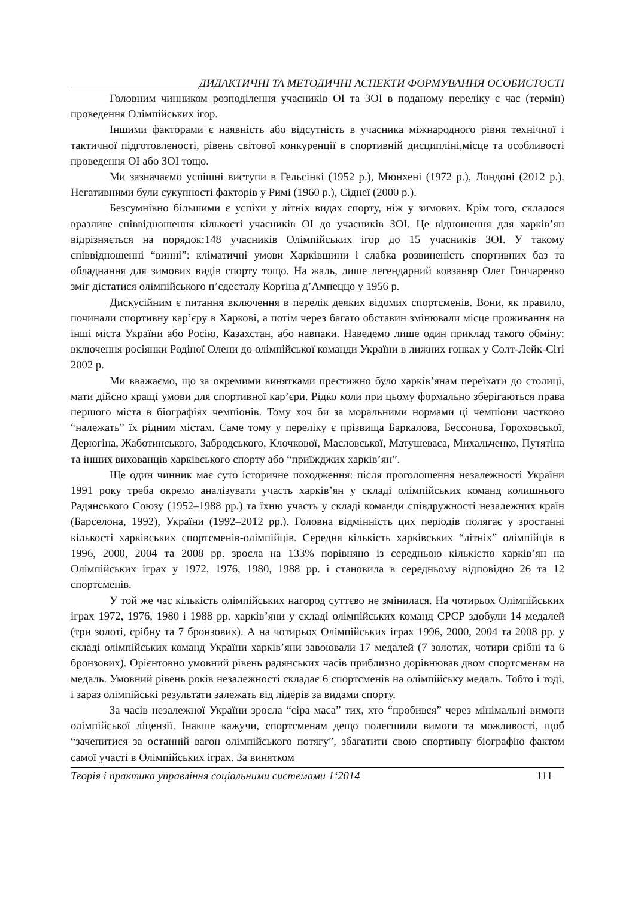ДИДАКТИЧНІ ТА МЕТОДИЧНІ АСПЕКТИ ФОРМУВАННЯ ОСОБИСТОСТІ
Головним чинником розподілення учасників ОІ та ЗОІ в поданому переліку є час (термін) проведення Олімпійських ігор.
Іншими факторами є наявність або відсутність в учасника міжнародного рівня технічної і тактичної підготовленості, рівень світової конкуренції в спортивній дисципліні,місце та особливості проведення ОІ або ЗОІ тощо.
Ми зазначаємо успішні виступи в Гельсінкі (1952 р.), Мюнхені (1972 р.), Лондоні (2012 р.). Негативними були сукупності факторів у Римі (1960 р.), Сіднеї (2000 р.).
Безсумнівно більшими є успіхи у літніх видах спорту, ніж у зимових. Крім того, склалося вразливе співвідношення кількості учасників ОІ до учасників ЗОІ. Це відношення для харків’ян відрізняється на порядок:148 учасників Олімпійських ігор до 15 учасників ЗОІ. У такому співвідношенні “винні”: кліматичні умови Харківщини і слабка розвиненість спортивних баз та обладнання для зимових видів спорту тощо. На жаль, лише легендарний ковзаняр Олег Гончаренко зміг дістатися олімпійського п’єдесталу Кортіна д’Ампеццо у 1956 р.
Дискусійним є питання включення в перелік деяких відомих спортсменів. Вони, як правило, починали спортивну кар’єру в Харкові, а потім через багато обставин змінювали місце проживання на інші міста України або Росію, Казахстан, або навпаки. Наведемо лише один приклад такого обміну: включення росіянки Родіної Олени до олімпійської команди України в лижних гонках у Солт-Лейк-Сіті 2002 р.
Ми вважаємо, що за окремими винятками престижно було харків’янам переїхати до столиці, мати дійсно кращі умови для спортивної кар’єри. Рідко коли при цьому формально зберігаються права першого міста в біографіях чемпіонів. Тому хоч би за моральними нормами ці чемпіони частково “належать” їх рідним містам. Саме тому у переліку є прізвища Баркалова, Бессонова, Гороховської, Дерюгіна, Жаботинського, Забродського, Клочкової, Масловської, Матушеваса, Михальченко, Путятіна та інших вихованців харківського спорту або “приїжджих харків’ян”.
Ще один чинник має суто історичне походження: після проголошення незалежності України 1991 року треба окремо аналізувати участь харків’ян у складі олімпійських команд колишнього Радянського Союзу (1952–1988 рр.) та їхню участь у складі команди співдружності незалежних країн (Барселона, 1992), України (1992–2012 рр.). Головна відмінність цих періодів полягає у зростанні кількості харківських спортсменів-олімпійців. Середня кількість харківських “літніх” олімпійців в 1996, 2000, 2004 та 2008 рр. зросла на 133% порівняно із середньою кількістю харків’ян на Олімпійських іграх у 1972, 1976, 1980, 1988 рр. і становила в середньому відповідно 26 та 12 спортсменів.
У той же час кількість олімпійських нагород суттєво не змінилася. На чотирьох Олімпійських іграх 1972, 1976, 1980 і 1988 рр. харків’яни у складі олімпійських команд СРСР здобули 14 медалей (три золоті, срібну та 7 бронзових). А на чотирьох Олімпійських іграх 1996, 2000, 2004 та 2008 рр. у складі олімпійських команд України харків’яни завоювали 17 медалей (7 золотих, чотири срібні та 6 бронзових). Орієнтовно умовний рівень радянських часів приблизно дорівнював двом спортсменам на медаль. Умовний рівень років незалежності складає 6 спортсменів на олімпійську медаль. Тобто і тоді, і зараз олімпійські результати залежать від лідерів за видами спорту.
За часів незалежної України зросла “сіра маса” тих, хто “пробився” через мінімальні вимоги олімпійської ліцензії. Інакше кажучи, спортсменам дещо полегшили вимоги та можливості, щоб “зачепитися за останній вагон олімпійського потягу”, збагатити свою спортивну біографію фактом самої участі в Олімпійських іграх. За винятком
Теорія і практика управління соціальними системами 1‘2014 111